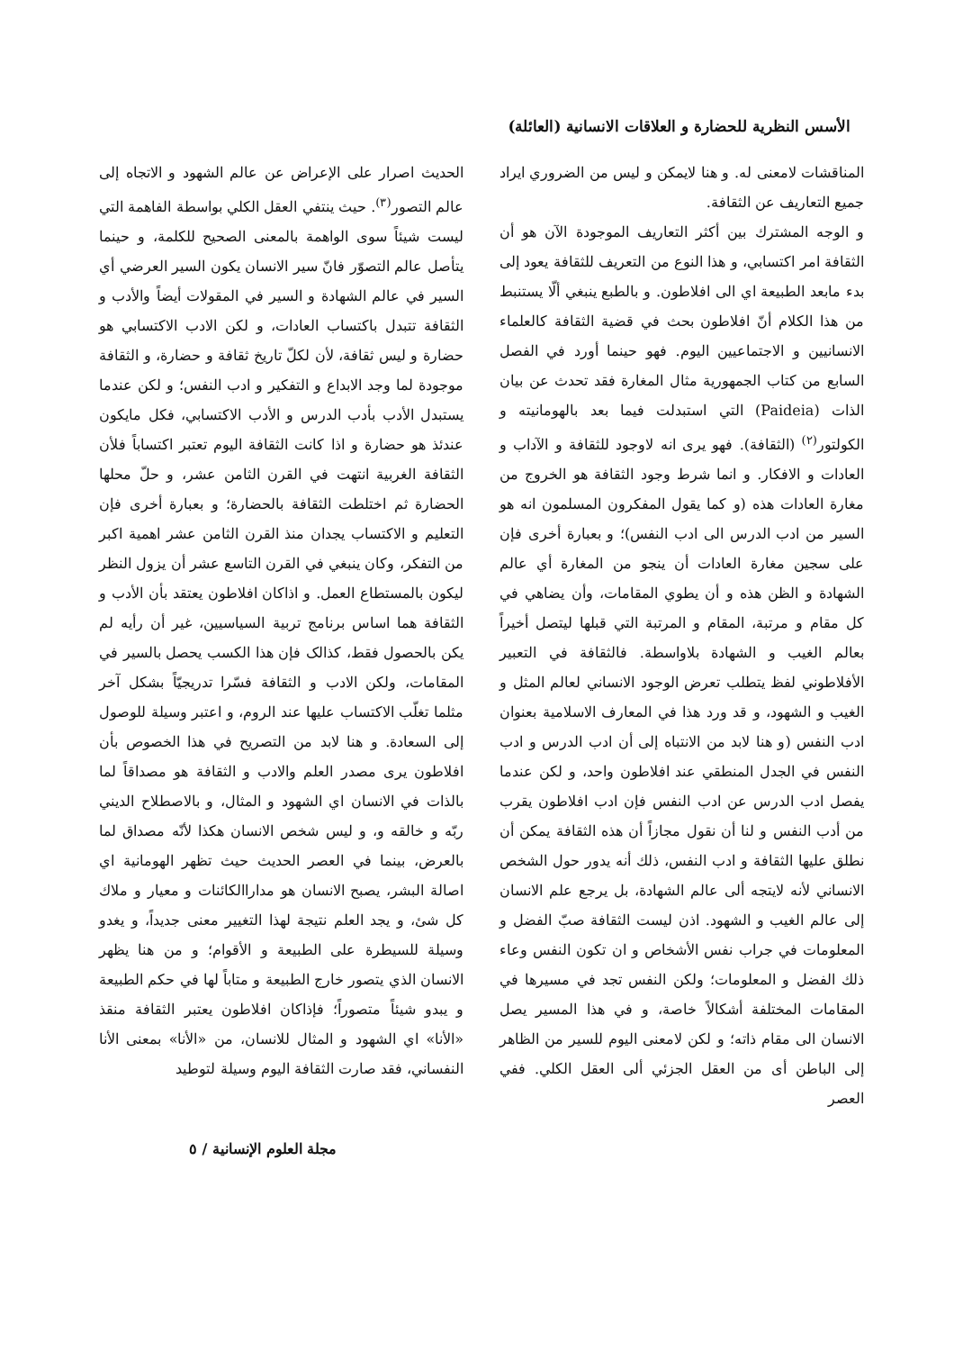الأسس النظرية للحضارة و العلاقات الانسانية (العائلة)
المناقشات لامعنى له. و هنا لايمكن و ليس من الضروري ايراد جميع التعاريف عن الثقافة.
و الوجه المشترك بين أكثر التعاريف الموجودة الآن هو أن الثقافة امر اكتسابي، و هذا النوع من التعريف للثقافة يعود إلى بدء مابعد الطبيعة اي الى افلاطون. و بالطبع ينبغي ألّا يستنبط من هذا الكلام أنّ افلاطون بحث في قضية الثقافة كالعلماء الانسانيين و الاجتماعيين اليوم. فهو حينما أورد في الفصل السابع من كتاب الجمهورية مثال المغارة فقد تحدث عن بيان الذات (Paideia) التي استبدلت فيما بعد بالهومانيته و الكولتور<sup>(٢)</sup> (الثقافة). فهو يرى انه لاوجود للثقافة و الآداب و العادات و الافكار. و انما شرط وجود الثقافة هو الخروج من مغارة العادات هذه (و كما يقول المفكرون المسلمون انه هو السير من ادب الدرس الى ادب النفس)؛ و بعبارة أخرى فإن على سجين مغارة العادات أن ينجو من المغارة أي عالم الشهادة و الظن هذه و أن يطوي المقامات، وأن يضاهي في كل مقام و مرتبة، المقام و المرتبة التي قبلها ليتصل أخيراً بعالم الغيب و الشهادة بلاواسطة. فالثقافة في التعبير الأفلاطوني لفظ يتطلب تعرض الوجود الانساني لعالم المثل و الغيب و الشهود، و قد ورد هذا في المعارف الاسلامية بعنوان ادب النفس (و هنا لابد من الانتباه إلى أن ادب الدرس و ادب النفس في الجدل المنطقي عند افلاطون واحد، و لكن عندما يفصل ادب الدرس عن ادب النفس فإن ادب افلاطون يقرب من أدب النفس و لنا أن نقول مجازاً أن هذه الثقافة يمكن أن نطلق عليها الثقافة و ادب النفس، ذلك أنه يدور حول الشخص الانساني لأنه لايتجه ألى عالم الشهادة، بل يرجع علم الانسان إلى عالم الغيب و الشهود. اذن ليست الثقافة صبّ الفضل و المعلومات في جراب نفس الأشخاص و ان تكون النفس وعاء ذلك الفضل و المعلومات؛ ولكن النفس تجد في مسيرها في المقامات المختلفة أشكالاً خاصة، و في هذا المسير يصل الانسان الى مقام ذاته؛ و لكن لامعنى اليوم للسير من الظاهر إلى الباطن أى من العقل الجزئي ألى العقل الكلي. ففي العصر
الحديث اصرار على الإعراض عن عالم الشهود و الاتجاه إلى عالم التصور<sup>(٣)</sup>. حيث ينتفي العقل الكلي بواسطة الفاهمة التي ليست شيئاً سوى الواهمة بالمعنى الصحيح للكلمة، و حينما يتأصل عالم التصوّر فانّ سير الانسان يكون السير العرضي أي السير في عالم الشهادة و السير في المقولات أيضاً والأدب و الثقافة تتبدل باكتساب العادات، و لكن الادب الاكتسابي هو حضارة و ليس ثقافة، لأن لكلّ تاريخ ثقافة و حضارة، و الثقافة موجودة لما وجد الابداع و التفكير و ادب النفس؛ و لكن عندما يستبدل الأدب بأدب الدرس و الأدب الاكتسابي، فكل مايكون عندئذ هو حضارة و اذا كانت الثقافة اليوم تعتبر اكتساباً فلأن الثقافة الغربية انتهت في القرن الثامن عشر، و حلّ محلها الحضارة ثم اختلطت الثقافة بالحضارة؛ و بعبارة أخرى فإن التعليم و الاكتساب يجدان منذ القرن الثامن عشر اهمية اكبر من التفكر، وكان ينبغي في القرن التاسع عشر أن يزول النظر ليكون بالمستطاع العمل. و اذاكان افلاطون يعتقد بأن الأدب و الثقافة هما اساس برنامج تربية السياسيين، غير أن رأيه لم يكن بالحصول فقط، كذالک فإن هذا الكسب يحصل بالسير في المقامات، ولكن الادب و الثقافة فسّرا تدريجيّاً بشكل آخر مثلما تغلّب الاكتساب عليها عند الروم، و اعتبر وسيلة للوصول إلى السعادة. و هنا لابد من التصريح في هذا الخصوص بأن افلاطون يرى مصدر العلم والادب و الثقافة هو مصداقاً لما بالذات في الانسان اي الشهود و المثال، و بالاصطلاح الديني ربّه و خالقه و، و ليس شخص الانسان هكذا لأنّه مصداق لما بالعرض، بينما في العصر الحديث حيث تظهر الهومانية اي اصالة البشر، يصبح الانسان هو مداراالكائنات و معيار و ملاك كل شئ، و يجد العلم نتيجة لهذا التغيير معنى جديداً، و يغدو وسيلة للسيطرة على الطبيعة و الأقوام؛ و من هنا يظهر الانسان الذي يتصور خارج الطبيعة و متاباً لها في حكم الطبيعة و يبدو شيئاً متصوراً؛ فإذاكان افلاطون يعتبر الثقافة منقذ «الأنا» اي الشهود و المثال للانسان، من «الأنا» بمعنى الأنا النفساني، فقد صارت الثقافة اليوم وسيلة لتوطيد
مجلة العلوم الإنسانية / ٥